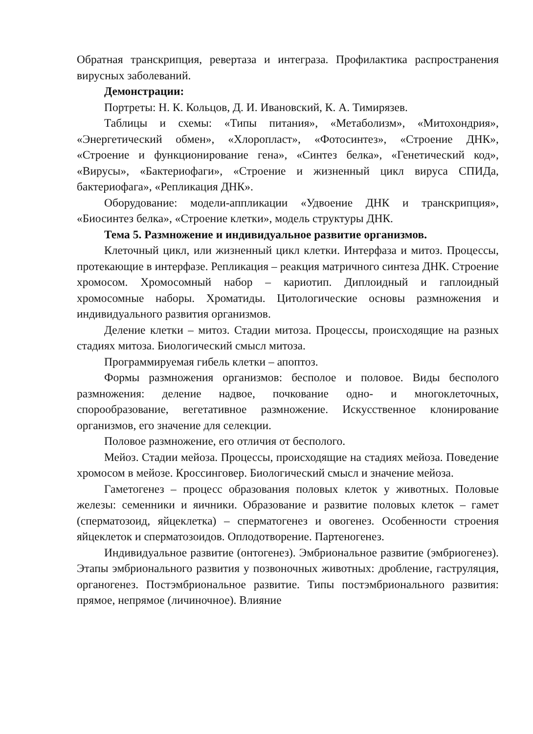Обратная транскрипция, ревертаза и интеграза. Профилактика распространения вирусных заболеваний.
Демонстрации:
Портреты: Н. К. Кольцов, Д. И. Ивановский, К. А. Тимирязев.
Таблицы и схемы: «Типы питания», «Метаболизм», «Митохондрия», «Энергетический обмен», «Хлоропласт», «Фотосинтез», «Строение ДНК», «Строение и функционирование гена», «Синтез белка», «Генетический код», «Вирусы», «Бактериофаги», «Строение и жизненный цикл вируса СПИДа, бактериофага», «Репликация ДНК».
Оборудование: модели-аппликации «Удвоение ДНК и транскрипция», «Биосинтез белка», «Строение клетки», модель структуры ДНК.
Тема 5. Размножение и индивидуальное развитие организмов.
Клеточный цикл, или жизненный цикл клетки. Интерфаза и митоз. Процессы, протекающие в интерфазе. Репликация – реакция матричного синтеза ДНК. Строение хромосом. Хромосомный набор – кариотип. Диплоидный и гаплоидный хромосомные наборы. Хроматиды. Цитологические основы размножения и индивидуального развития организмов.
Деление клетки – митоз. Стадии митоза. Процессы, происходящие на разных стадиях митоза. Биологический смысл митоза.
Программируемая гибель клетки – апоптоз.
Формы размножения организмов: бесполое и половое. Виды бесполого размножения: деление надвое, почкование одно- и многоклеточных, спорообразование, вегетативное размножение. Искусственное клонирование организмов, его значение для селекции.
Половое размножение, его отличия от бесполого.
Мейоз. Стадии мейоза. Процессы, происходящие на стадиях мейоза. Поведение хромосом в мейозе. Кроссинговер. Биологический смысл и значение мейоза.
Гаметогенез – процесс образования половых клеток у животных. Половые железы: семенники и яичники. Образование и развитие половых клеток – гамет (сперматозоид, яйцеклетка) – сперматогенез и овогенез. Особенности строения яйцеклеток и сперматозоидов. Оплодотворение. Партеногенез.
Индивидуальное развитие (онтогенез). Эмбриональное развитие (эмбриогенез). Этапы эмбрионального развития у позвоночных животных: дробление, гаструляция, органогенез. Постэмбриональное развитие. Типы постэмбрионального развития: прямое, непрямое (личиночное). Влияние